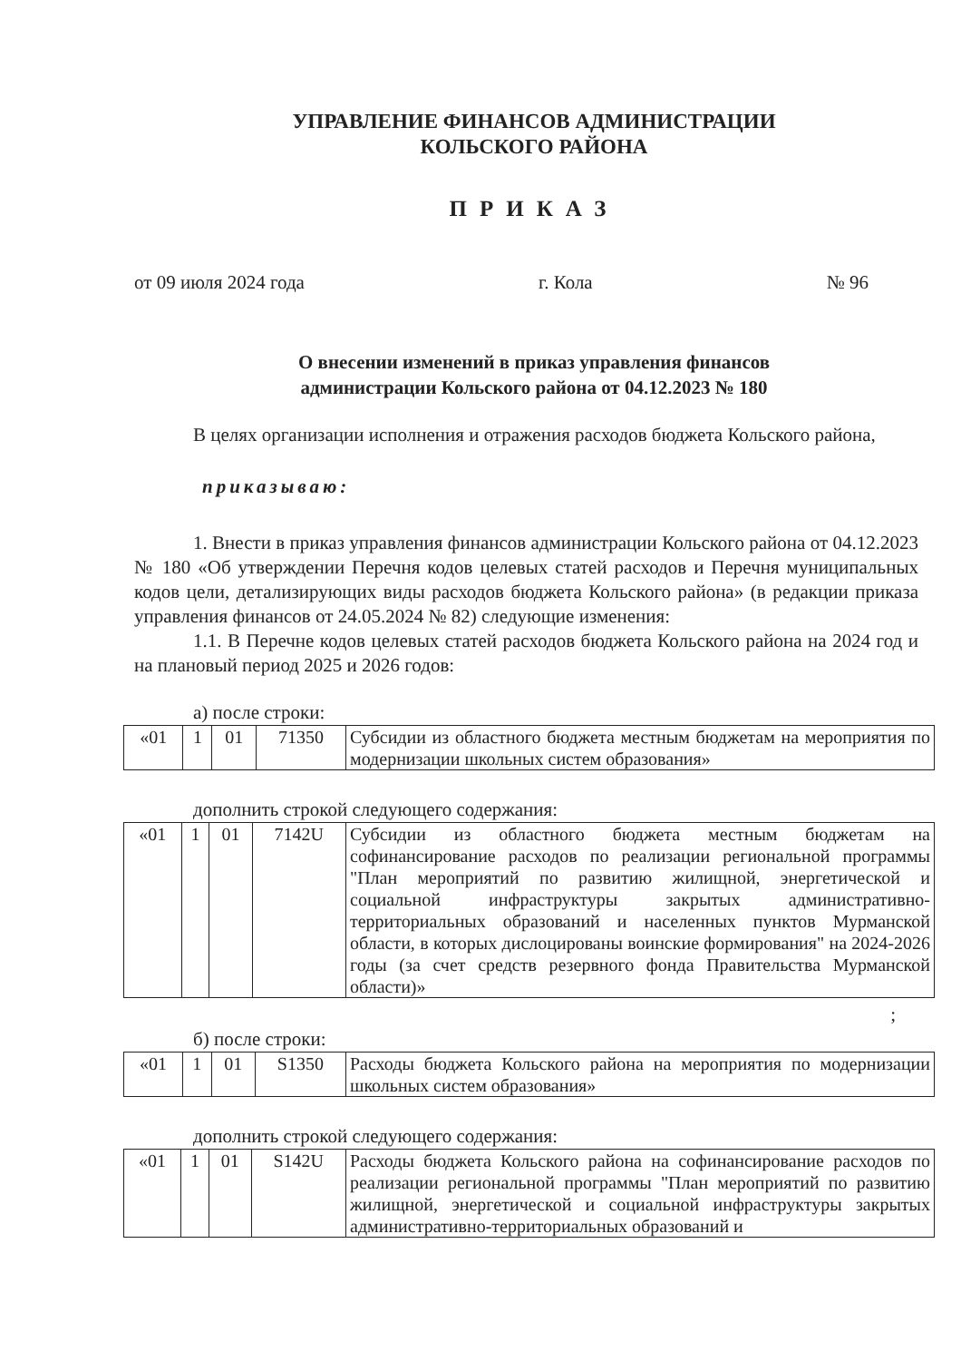УПРАВЛЕНИЕ ФИНАНСОВ АДМИНИСТРАЦИИ
КОЛЬСКОГО РАЙОНА
ПРИКАЗ
от 09 июля 2024 года г. Кола № 96
О внесении изменений в приказ управления финансов
администрации Кольского района от 04.12.2023 № 180
В целях организации исполнения и отражения расходов бюджета Кольского района,
приказываю:
1. Внести в приказ управления финансов администрации Кольского района от 04.12.2023 № 180 «Об утверждении Перечня кодов целевых статей расходов и Перечня муниципальных кодов цели, детализирующих виды расходов бюджета Кольского района» (в редакции приказа управления финансов от 24.05.2024 № 82) следующие изменения:
1.1. В Перечне кодов целевых статей расходов бюджета Кольского района на 2024 год и на плановый период 2025 и 2026 годов:
а) после строки:
| «01 | 1 | 01 | 71350 | Субсидии из областного бюджета местным бюджетам на мероприятия по модернизации школьных систем образования» |
дополнить строкой следующего содержания:
| «01 | 1 | 01 | 7142U | Субсидии из областного бюджета местным бюджетам на софинансирование расходов по реализации региональной программы "План мероприятий по развитию жилищной, энергетической и социальной инфраструктуры закрытых административно-территориальных образований и населенных пунктов Мурманской области, в которых дислоцированы воинские формирования" на 2024-2026 годы (за счет средств резервного фонда Правительства Мурманской области)» |
;
б) после строки:
| «01 | 1 | 01 | S1350 | Расходы бюджета Кольского района на мероприятия по модернизации школьных систем образования» |
дополнить строкой следующего содержания:
| «01 | 1 | 01 | S142U | Расходы бюджета Кольского района на софинансирование расходов по реализации региональной программы "План мероприятий по развитию жилищной, энергетической и социальной инфраструктуры закрытых административно-территориальных образований и |